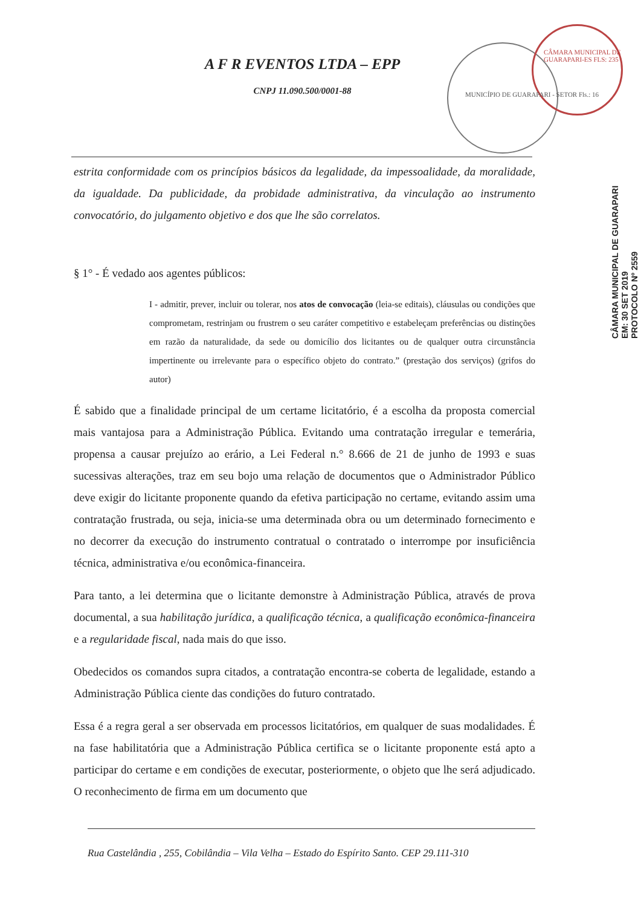A F R EVENTOS LTDA – EPP
CNPJ 11.090.500/0001-88
MUNICÍPIO DE GUARAPARI - SETOR Fls.: 16
CÂMARA MUNICIPAL DE GUARAPARI-ES FLS: 235
estrita conformidade com os princípios básicos da legalidade, da impessoalidade, da moralidade, da igualdade. Da publicidade, da probidade administrativa, da vinculação ao instrumento convocatório, do julgamento objetivo e dos que lhe são correlatos.
§ 1° - É vedado aos agentes públicos:
I - admitir, prever, incluir ou tolerar, nos atos de convocação (leia-se editais), cláusulas ou condições que comprometam, restrinjam ou frustrem o seu caráter competitivo e estabeleçam preferências ou distinções em razão da naturalidade, da sede ou domicílio dos licitantes ou de qualquer outra circunstância impertinente ou irrelevante para o específico objeto do contrato.” (prestação dos serviços) (grifos do autor)
É sabido que a finalidade principal de um certame licitatório, é a escolha da proposta comercial mais vantajosa para a Administração Pública. Evitando uma contratação irregular e temerária, propensa a causar prejuízo ao erário, a Lei Federal n.° 8.666 de 21 de junho de 1993 e suas sucessivas alterações, traz em seu bojo uma relação de documentos que o Administrador Público deve exigir do licitante proponente quando da efetiva participação no certame, evitando assim uma contratação frustrada, ou seja, inicia-se uma determinada obra ou um determinado fornecimento e no decorrer da execução do instrumento contratual o contratado o interrompe por insuficiência técnica, administrativa e/ou econômica-financeira.
Para tanto, a lei determina que o licitante demonstre à Administração Pública, através de prova documental, a sua habilitação jurídica, a qualificação técnica, a qualificação econômica-financeira e a regularidade fiscal, nada mais do que isso.
Obedecidos os comandos supra citados, a contratação encontra-se coberta de legalidade, estando a Administração Pública ciente das condições do futuro contratado.
Essa é a regra geral a ser observada em processos licitatórios, em qualquer de suas modalidades. É na fase habilitatória que a Administração Pública certifica se o licitante proponente está apto a participar do certame e em condições de executar, posteriormente, o objeto que lhe será adjudicado. O reconhecimento de firma em um documento que
CÂMARA MUNICIPAL DE GUARAPARI
EM: 30 SET 2019
PROTOCOLO Nº 2559
Rua Castelândia , 255, Cobilândia – Vila Velha – Estado do Espírito Santo. CEP 29.111-310